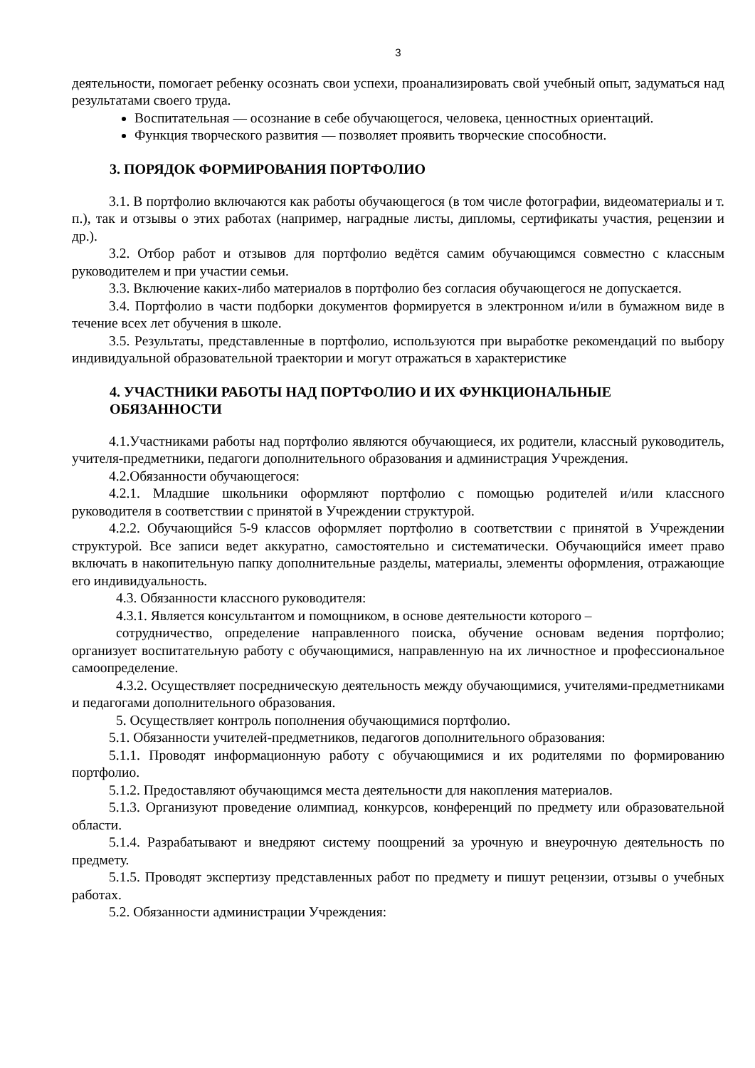3
деятельности, помогает ребенку осознать свои успехи, проанализировать свой учебный опыт, задуматься над результатами своего труда.
Воспитательная — осознание в себе обучающегося, человека, ценностных ориентаций.
Функция творческого развития — позволяет проявить творческие способности.
3. ПОРЯДОК ФОРМИРОВАНИЯ ПОРТФОЛИО
3.1. В портфолио включаются как работы обучающегося (в том числе фотографии, видеоматериалы и т. п.), так и отзывы о этих работах (например, наградные листы, дипломы, сертификаты участия, рецензии и др.).
3.2. Отбор работ и отзывов для портфолио ведётся самим обучающимся совместно с классным руководителем и при участии семьи.
3.3. Включение каких-либо материалов в портфолио без согласия обучающегося не допускается.
3.4. Портфолио в части подборки документов формируется в электронном и/или в бумажном виде в течение всех лет обучения в школе.
3.5. Результаты, представленные в портфолио, используются при выработке рекомендаций по выбору индивидуальной образовательной траектории и могут отражаться в характеристике
4. УЧАСТНИКИ РАБОТЫ НАД ПОРТФОЛИО И ИХ ФУНКЦИОНАЛЬНЫЕ ОБЯЗАННОСТИ
4.1.Участниками работы над портфолио являются обучающиеся, их родители, классный руководитель, учителя-предметники, педагоги дополнительного образования и администрация Учреждения.
4.2.Обязанности обучающегося:
4.2.1. Младшие школьники оформляют портфолио с помощью родителей и/или классного руководителя в соответствии с принятой в Учреждении структурой.
4.2.2. Обучающийся 5-9 классов оформляет портфолио в соответствии с принятой в Учреждении структурой. Все записи ведет аккуратно, самостоятельно и систематически. Обучающийся имеет право включать в накопительную папку дополнительные разделы, материалы, элементы оформления, отражающие его индивидуальность.
4.3. Обязанности классного руководителя:
4.3.1. Является консультантом и помощником, в основе деятельности которого –
сотрудничество, определение направленного поиска, обучение основам ведения портфолио; организует воспитательную работу с обучающимися, направленную на их личностное и профессиональное самоопределение.
4.3.2. Осуществляет посредническую деятельность между обучающимися, учителями-предметниками и педагогами дополнительного образования.
5. Осуществляет контроль пополнения обучающимися портфолио.
5.1. Обязанности учителей-предметников, педагогов дополнительного образования:
5.1.1. Проводят информационную работу с обучающимися и их родителями по формированию портфолио.
5.1.2. Предоставляют обучающимся места деятельности для накопления материалов.
5.1.3. Организуют проведение олимпиад, конкурсов, конференций по предмету или образовательной области.
5.1.4. Разрабатывают и внедряют систему поощрений за урочную и внеурочную деятельность по предмету.
5.1.5. Проводят экспертизу представленных работ по предмету и пишут рецензии, отзывы о учебных работах.
5.2. Обязанности администрации Учреждения: